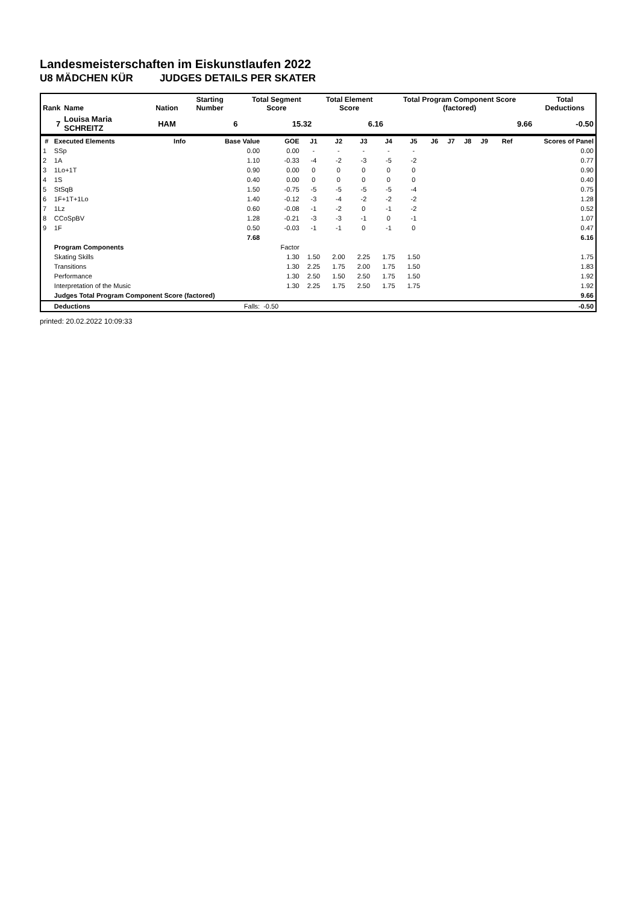Landesmeisterschaften im Eiskunstlaufen 2022
U8 MÄDCHEN KÜR JUDGES DETAILS PER SKATER
| Rank | Name | Nation | Starting Number | Total Segment Score | Total Element Score | Total Program Component Score (factored) | Total Deductions |
| --- | --- | --- | --- | --- | --- | --- | --- |
| 7 | Louisa Maria SCHREITZ | HAM | 6 | 15.32 | 6.16 | 9.66 | -0.50 |
| # | Executed Elements | Info | Base Value | GOE | J1 | J2 | J3 | J4 | J5 | J6 | J7 | J8 | J9 | Ref | Scores of Panel |
| --- | --- | --- | --- | --- | --- | --- | --- | --- | --- | --- | --- | --- | --- | --- | --- |
| 1 | SSp | | 0.00 | 0.00 | - | - | - | - | - | | | | | | 0.00 |
| 2 | 1A | | 1.10 | -0.33 | -4 | -2 | -3 | -5 | -2 | | | | | | 0.77 |
| 3 | 1Lo+1T | | 0.90 | 0.00 | 0 | 0 | 0 | 0 | 0 | | | | | | 0.90 |
| 4 | 1S | | 0.40 | 0.00 | 0 | 0 | 0 | 0 | 0 | | | | | | 0.40 |
| 5 | StSqB | | 1.50 | -0.75 | -5 | -5 | -5 | -5 | -4 | | | | | | 0.75 |
| 6 | 1F+1T+1Lo | | 1.40 | -0.12 | -3 | -4 | -2 | -2 | -2 | | | | | | 1.28 |
| 7 | 1Lz | | 0.60 | -0.08 | -1 | -2 | 0 | -1 | -2 | | | | | | 0.52 |
| 8 | CCoSpBV | | 1.28 | -0.21 | -3 | -3 | -1 | 0 | -1 | | | | | | 1.07 |
| 9 | 1F | | 0.50 | -0.03 | -1 | -1 | 0 | -1 | 0 | | | | | | 0.47 |
| | | | 7.68 | | | | | | | | | | | | 6.16 |
| | Program Components | | | Factor | | | | | | | | | | | |
| | Skating Skills | | | 1.30 | 1.50 | 2.00 | 2.25 | 1.75 | 1.50 | | | | | | 1.75 |
| | Transitions | | | 1.30 | 2.25 | 1.75 | 2.00 | 1.75 | 1.50 | | | | | | 1.83 |
| | Performance | | | 1.30 | 2.50 | 1.50 | 2.50 | 1.75 | 1.50 | | | | | | 1.92 |
| | Interpretation of the Music | | | 1.30 | 2.25 | 1.75 | 2.50 | 1.75 | 1.75 | | | | | | 1.92 |
| | Judges Total Program Component Score (factored) | | | | | | | | | | | | | | 9.66 |
| | Deductions | | Falls: | -0.50 | | | | | | | | | | | -0.50 |
printed: 20.02.2022 10:09:33